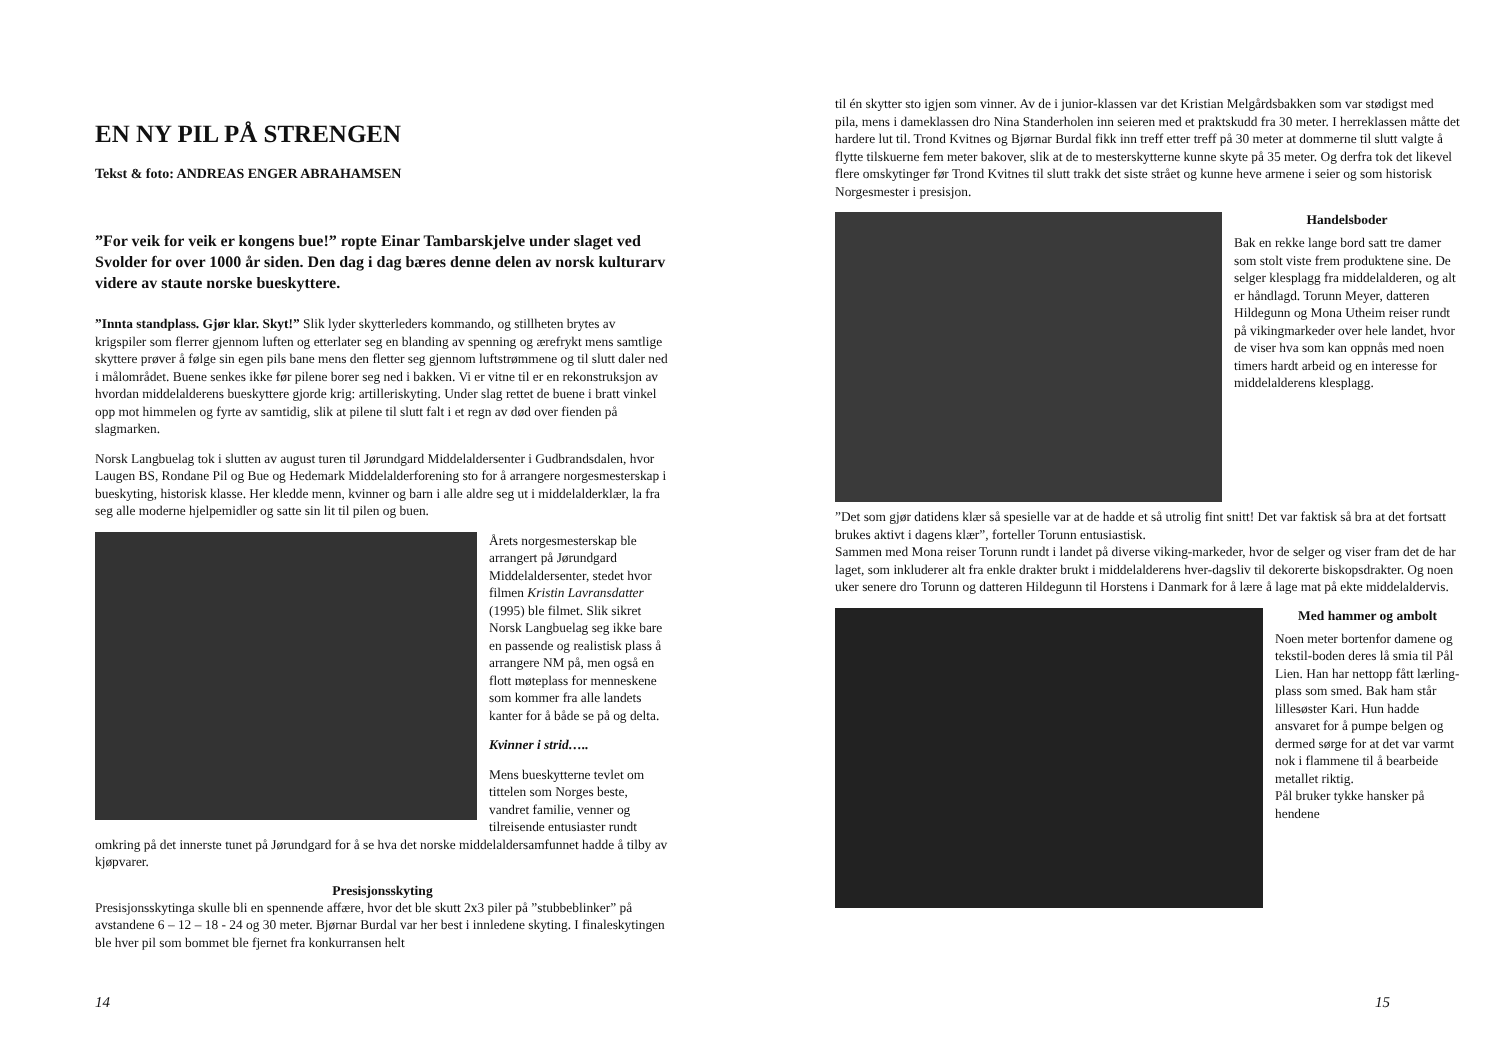EN NY PIL PÅ STRENGEN
Tekst & foto: ANDREAS ENGER ABRAHAMSEN
”For veik for veik er kongens bue!” ropte Einar Tambarskjelve under slaget ved Svolder for over 1000 år siden. Den dag i dag bæres denne delen av norsk kulturarv videre av staute norske bueskyttere.
”Innta standplass. Gjør klar. Skyt!” Slik lyder skytterleders kommando, og stillheten brytes av krigspiler som flerrer gjennom luften og etterlater seg en blanding av spenning og ærefrykt mens samtlige skyttere prøver å følge sin egen pils bane mens den fletter seg gjennom luftstrømmene og til slutt daler ned i målområdet. Buene senkes ikke før pilene borer seg ned i bakken. Vi er vitne til er en rekonstruksjon av hvordan middelalderens bueskyttere gjorde krig: artilleriskyting. Under slag rettet de buene i bratt vinkel opp mot himmelen og fyrte av samtidig, slik at pilene til slutt falt i et regn av død over fienden på slagmarken.
Norsk Langbuelag tok i slutten av august turen til Jørundgard Middelaldersenter i Gudbrandsdalen, hvor Laugen BS, Rondane Pil og Bue og Hedemark Middelalderforening sto for å arrangere norgesmesterskap i bueskyting, historisk klasse. Her kledde menn, kvinner og barn i alle aldre seg ut i middelalderklær, la fra seg alle moderne hjelpemidler og satte sin lit til pilen og buen.
Årets norgesmesterskap ble arrangert på Jørundgard Middelaldersenter, stedet hvor filmen Kristin Lavransdatter (1995) ble filmet. Slik sikret Norsk Langbuelag seg ikke bare en passende og realistisk plass å arrangere NM på, men også en flott møteplass for menneskene som kommer fra alle landets kanter for å både se på og delta.
Kvinner i strid…..
Mens bueskytterne tevlet om tittelen som Norges beste, vandret familie, venner og tilreisende entusiaster rundt omkring på det innerste tunet på Jørundgard for å se hva det norske middelaldersamfunnet hadde å tilby av kjøpvarer.
Presisjonsskyting
Presisjonsskytinga skulle bli en spennende affære, hvor det ble skutt 2x3 piler på ”stubbeblinker” på avstandene 6 – 12 – 18 - 24 og 30 meter. Bjørnar Burdal var her best i innledene skyting. I finaleskytingen ble hver pil som bommet ble fjernet fra konkurransen helt
14
til én skytter sto igjen som vinner. Av de i junior-klassen var det Kristian Melgårdsbakken som var stødigst med pila, mens i dameklassen dro Nina Standerholen inn seieren med et praktskudd fra 30 meter. I herreklassen måtte det hardere lut til. Trond Kvitnes og Bjørnar Burdal fikk inn treff etter treff på 30 meter at dommerne til slutt valgte å flytte tilskuerne fem meter bakover, slik at de to mesterskytterne kunne skyte på 35 meter. Og derfra tok det likevel flere omskytinger før Trond Kvitnes til slutt trakk det siste strået og kunne heve armene i seier og som historisk Norgesmester i presisjon.
Handelsboder
Bak en rekke lange bord satt tre damer som stolt viste frem produktene sine. De selger klesplagg fra middelalderen, og alt er håndlagd. Torunn Meyer, datteren Hildegunn og Mona Utheim reiser rundt på vikingmarkeder over hele landet, hvor de viser hva som kan oppnås med noen timers hardt arbeid og en interesse for middelalderens klesplagg.
”Det som gjør datidens klær så spesielle var at de hadde et så utrolig fint snitt! Det var faktisk så bra at det fortsatt brukes aktivt i dagens klær”, forteller Torunn entusiastisk.
Sammen med Mona reiser Torunn rundt i landet på diverse viking-markeder, hvor de selger og viser fram det de har laget, som inkluderer alt fra enkle drakter brukt i middelalderens hver-dagsliv til dekorerte biskopsdrakter. Og noen uker senere dro Torunn og datteren Hildegunn til Horstens i Danmark for å lære å lage mat på ekte middelaldervis.
Med hammer og ambolt
Noen meter bortenfor damene og tekstil-boden deres lå smia til Pål Lien. Han har nettopp fått lærling-plass som smed. Bak ham står lillesøster Kari. Hun hadde ansvaret for å pumpe belgen og dermed sørge for at det var varmt nok i flammene til å bearbeide metallet riktig.
Pål bruker tykke hansker på hendene
15